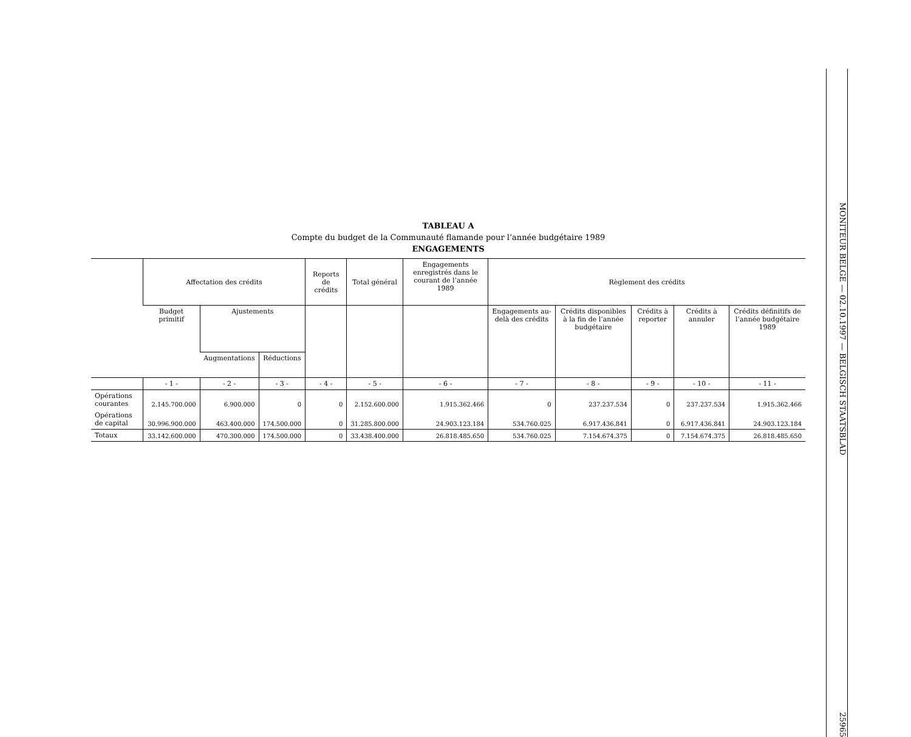TABLEAU A
Compte du budget de la Communauté flamande pour l’année budgétaire 1989
ENGAGEMENTS
| | Affectation des crédits | | | Reports de crédits | Total général | Engagements enregistrés dans le courant de l’année 1989 | Règlement des crédits | | | | |
| --- | --- | --- | --- | --- | --- | --- | --- | --- | --- | --- | --- |
| | Budget primitif | Ajustements | | | | | Engagements au-delà des crédits | Crédits disponibles à la fin de l’année budgétaire | Crédits à reporter | Crédits à annuler | Crédits définitifs de l’année budgétaire 1989 |
| | | Augmentations | Réductions | | | | | | | | |
| | - 1 - | - 2 - | - 3 - | - 4 - | - 5 - | - 6 - | - 7 - | - 8 - | - 9 - | - 10 - | - 11 - |
| Opérations courantes | 2.145.700.000 | 6.900.000 | 0 | 0 | 2.152.600.000 | 1.915.362.466 | 0 | 237.237.534 | 0 | 237.237.534 | 1.915.362.466 |
| Opérations de capital | 30.996.900.000 | 463.400.000 | 174.500.000 | 0 | 31.285.800.000 | 24.903.123.184 | 534.760.025 | 6.917.436.841 | 0 | 6.917.436.841 | 24.903.123.184 |
| Totaux | 33.142.600.000 | 470.300.000 | 174.500.000 | 0 | 33.438.400.000 | 26.818.485.650 | 534.760.025 | 7.154.674.375 | 0 | 7.154.674.375 | 26.818.485.650 |
MONITEUR BELGE — 02.10.1997 — BELGISCH STAATSBLAD 25965